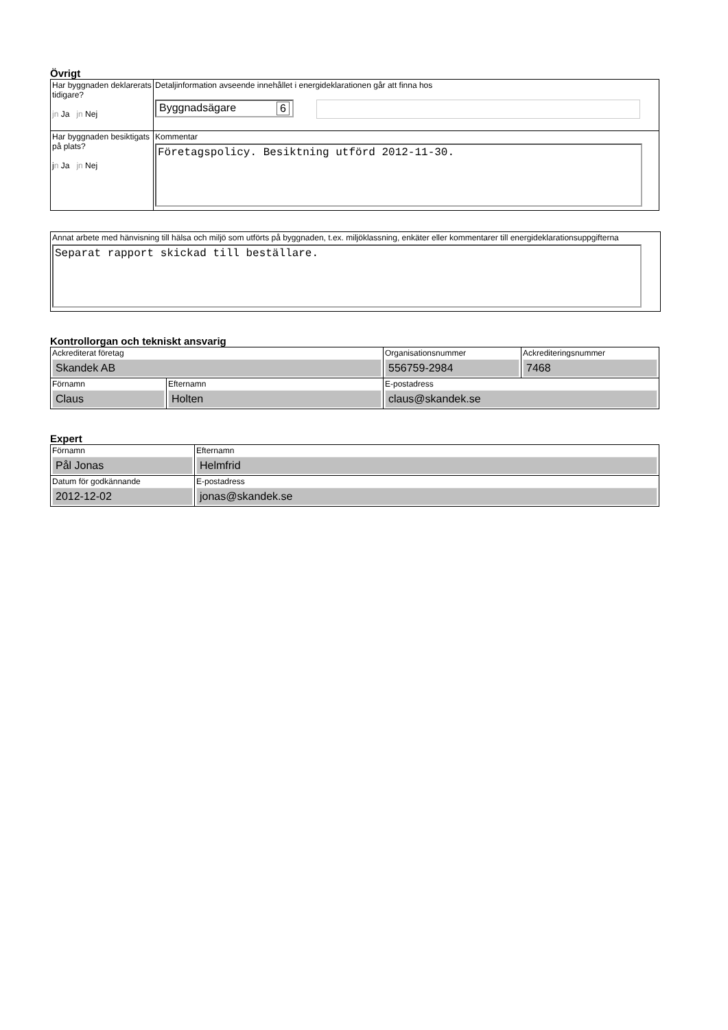Övrigt
| Har byggnaden deklarerats tidigare? jn Ja jn Nej | Detaljinformation avseende innehållet i energideklarationen går att finna hos Byggnadsägare 6 |
| Har byggnaden besiktigats på plats? j n Ja jn Nej | Kommentar Företagspolicy. Besiktning utförd 2012-11-30. |
| Annat arbete med hänvisning till hälsa och miljö som utförts på byggnaden, t.ex. miljöklassning, enkäter eller kommentarer till energideklarationsuppgifterna Separat rapport skickad till beställare. |
Kontrollorgan och tekniskt ansvarig
| Ackrediterat företag Skandek AB | | Organisationsnummer 556759-2984 | Ackrediteringsnummer 7468 |
| Förnamn Claus | Efternamn Holten | E-postadress claus@skandek.se | |
Expert
| Förnamn Pål Jonas | Efternamn Helmfrid |
| Datum för godkännande 2012-12-02 | E-postadress jonas@skandek.se |